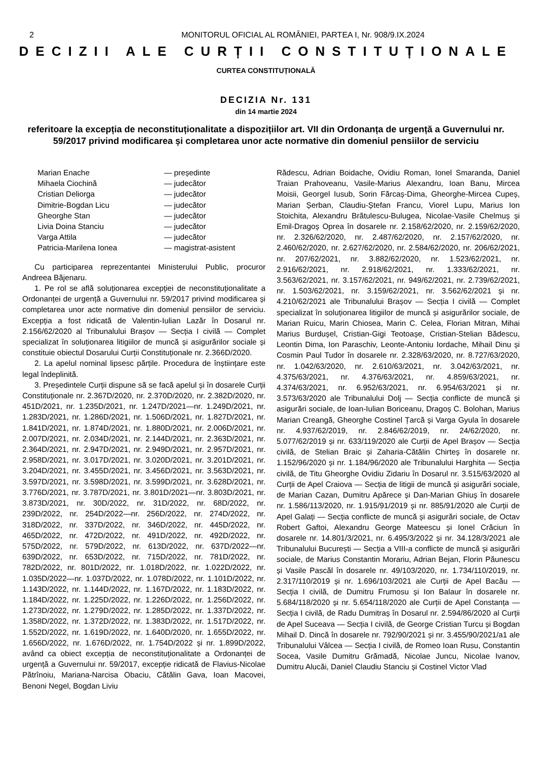2 MONITORUL OFICIAL AL ROMÂNIEI, PARTEA I, Nr. 908/9.IX.2024
DECIZII ALE CURȚII CONSTITUȚIONALE
CURTEA CONSTITUȚIONALĂ
DECIZIA Nr. 131
din 14 martie 2024
referitoare la excepția de neconstituționalitate a dispozițiilor art. VII din Ordonanța de urgență a Guvernului nr. 59/2017 privind modificarea și completarea unor acte normative din domeniul pensiilor de serviciu
| Marian Enache | — președinte |
| Mihaela Ciochină | — judecător |
| Cristian Deliorga | — judecător |
| Dimitrie-Bogdan Licu | — judecător |
| Gheorghe Stan | — judecător |
| Livia Doina Stanciu | — judecător |
| Varga Attila | — judecător |
| Patricia-Marilena Ionea | — magistrat-asistent |
Cu participarea reprezentantei Ministerului Public, procuror Andreea Băjenaru.
1. Pe rol se află soluționarea excepției de neconstituționalitate a Ordonanței de urgență a Guvernului nr. 59/2017 privind modificarea și completarea unor acte normative din domeniul pensiilor de serviciu. Excepția a fost ridicată de Valentin-Iulian Lazăr în Dosarul nr. 2.156/62/2020 al Tribunalului Brașov — Secția I civilă — Complet specializat în soluționarea litigiilor de muncă și asigurărilor sociale și constituie obiectul Dosarului Curții Constituționale nr. 2.366D/2020.
2. La apelul nominal lipsesc părțile. Procedura de înștiințare este legal îndeplinită.
3. Președintele Curții dispune să se facă apelul și în dosarele Curții Constituționale nr. 2.367D/2020, nr. 2.370D/2020, nr. 2.382D/2020, nr. 451D/2021, nr. 1.235D/2021, nr. 1.247D/2021—nr. 1.249D/2021, nr. 1.283D/2021, nr. 1.286D/2021, nr. 1.506D/2021, nr. 1.827D/2021, nr. 1.841D/2021, nr. 1.874D/2021, nr. 1.880D/2021, nr. 2.006D/2021, nr. 2.007D/2021, nr. 2.034D/2021, nr. 2.144D/2021, nr. 2.363D/2021, nr. 2.364D/2021, nr. 2.947D/2021, nr. 2.949D/2021, nr. 2.957D/2021, nr. 2.958D/2021, nr. 3.017D/2021, nr. 3.020D/2021, nr. 3.201D/2021, nr. 3.204D/2021, nr. 3.455D/2021, nr. 3.456D/2021, nr. 3.563D/2021, nr. 3.597D/2021, nr. 3.598D/2021, nr. 3.599D/2021, nr. 3.628D/2021, nr. 3.776D/2021, nr. 3.787D/2021, nr. 3.801D/2021—nr. 3.803D/2021, nr. 3.873D/2021, nr. 30D/2022, nr. 31D/2022, nr. 68D/2022, nr. 239D/2022, nr. 254D/2022—nr. 256D/2022, nr. 274D/2022, nr. 318D/2022, nr. 337D/2022, nr. 346D/2022, nr. 445D/2022, nr. 465D/2022, nr. 472D/2022, nr. 491D/2022, nr. 492D/2022, nr. 575D/2022, nr. 579D/2022, nr. 613D/2022, nr. 637D/2022—nr. 639D/2022, nr. 653D/2022, nr. 715D/2022, nr. 781D/2022, nr. 782D/2022, nr. 801D/2022, nr. 1.018D/2022, nr. 1.022D/2022, nr. 1.035D/2022—nr. 1.037D/2022, nr. 1.078D/2022, nr. 1.101D/2022, nr. 1.143D/2022, nr. 1.144D/2022, nr. 1.167D/2022, nr. 1.183D/2022, nr. 1.184D/2022, nr. 1.225D/2022, nr. 1.226D/2022, nr. 1.256D/2022, nr. 1.273D/2022, nr. 1.279D/2022, nr. 1.285D/2022, nr. 1.337D/2022, nr. 1.358D/2022, nr. 1.372D/2022, nr. 1.383D/2022, nr. 1.517D/2022, nr. 1.552D/2022, nr. 1.619D/2022, nr. 1.640D/2020, nr. 1.655D/2022, nr. 1.656D/2022, nr. 1.676D/2022, nr. 1.754D/2022 și nr. 1.899D/2022, având ca obiect excepția de neconstituționalitate a Ordonanței de urgență a Guvernului nr. 59/2017, excepție ridicată de Flavius-Nicolae Pătrînoiu, Mariana-Narcisa Obaciu, Cătălin Gava, Ioan Macovei, Benoni Negel, Bogdan Liviu
Rădescu, Adrian Boidache, Ovidiu Roman, Ionel Smaranda, Daniel Traian Prahoveanu, Vasile-Marius Alexandru, Ioan Banu, Mircea Moisii, Georgel Iusub, Sorin Fărcaș-Dima, Gheorghe-Mircea Cupeș, Marian Șerban, Claudiu-Ștefan Francu, Viorel Lupu, Marius Ion Stoichita, Alexandru Brătulescu-Bulugea, Nicolae-Vasile Chelmuș și Emil-Dragoș Oprea în dosarele nr. 2.158/62/2020, nr. 2.159/62/2020, nr. 2.326/62/2020, nr. 2.487/62/2020, nr. 2.157/62/2020, nr. 2.460/62/2020, nr. 2.627/62/2020, nr. 2.584/62/2020, nr. 206/62/2021, nr. 207/62/2021, nr. 3.882/62/2020, nr. 1.523/62/2021, nr. 2.916/62/2021, nr. 2.918/62/2021, nr. 1.333/62/2021, nr. 3.563/62/2021, nr. 3.157/62/2021, nr. 949/62/2021, nr. 2.739/62/2021, nr. 1.503/62/2021, nr. 3.159/62/2021, nr. 3.562/62/2021 și nr. 4.210/62/2021 ale Tribunalului Brașov — Secția I civilă — Complet specializat în soluționarea litigiilor de muncă și asigurărilor sociale, de Marian Ruicu, Marin Chiosea, Marin C. Celea, Florian Mitran, Mihai Marius Burdușel, Cristian-Gigi Teotoașe, Cristian-Stelian Bădescu, Leontin Dima, Ion Paraschiv, Leonte-Antoniu Iordache, Mihail Dinu și Cosmin Paul Tudor în dosarele nr. 2.328/63/2020, nr. 8.727/63/2020, nr. 1.042/63/2020, nr. 2.610/63/2021, nr. 3.042/63/2021, nr. 4.375/63/2021, nr. 4.376/63/2021, nr. 4.859/63/2021, nr. 4.374/63/2021, nr. 6.952/63/2021, nr. 6.954/63/2021 și nr. 3.573/63/2020 ale Tribunalului Dolj — Secția conflicte de muncă și asigurări sociale, de Ioan-Iulian Boriceanu, Dragoș C. Bolohan, Marius Marian Creangă, Gheorghe Costinel Țarcă și Varga Gyula în dosarele nr. 4.937/62/2019, nr. 2.846/62/2019, nr. 24/62/2020, nr. 5.077/62/2019 și nr. 633/119/2020 ale Curții de Apel Brașov — Secția civilă, de Stelian Braic și Zaharia-Cătălin Chirteș în dosarele nr. 1.152/96/2020 și nr. 1.184/96/2020 ale Tribunalului Harghita — Secția civilă, de Titu Gheorghe Ovidiu Zidariu în Dosarul nr. 3.515/63/2020 al Curții de Apel Craiova — Secția de litigii de muncă și asigurări sociale, de Marian Cazan, Dumitru Apărece și Dan-Marian Ghiuș în dosarele nr. 1.586/113/2020, nr. 1.915/91/2019 și nr. 885/91/2020 ale Curții de Apel Galați — Secția conflicte de muncă și asigurări sociale, de Octav Robert Gaftoi, Alexandru George Mateescu și Ionel Crăciun în dosarele nr. 14.801/3/2021, nr. 6.495/3/2022 și nr. 34.128/3/2021 ale Tribunalului București — Secția a VIII-a conflicte de muncă și asigurări sociale, de Marius Constantin Morariu, Adrian Bejan, Florin Păunescu și Vasile Pascăl în dosarele nr. 49/103/2020, nr. 1.734/110/2019, nr. 2.317/110/2019 și nr. 1.696/103/2021 ale Curții de Apel Bacău — Secția I civilă, de Dumitru Frumosu și Ion Balaur în dosarele nr. 5.684/118/2020 și nr. 5.654/118/2020 ale Curții de Apel Constanța — Secția I civilă, de Radu Dumitraș în Dosarul nr. 2.594/86/2020 al Curții de Apel Suceava — Secția I civilă, de George Cristian Turcu și Bogdan Mihail D. Dincă în dosarele nr. 792/90/2021 și nr. 3.455/90/2021/a1 ale Tribunalului Vâlcea — Secția I civilă, de Romeo Ioan Rusu, Constantin Socea, Vasile Dumitru Grămadă, Nicolae Juncu, Nicolae Ivanov, Dumitru Alucăi, Daniel Claudiu Stanciu și Costinel Victor Vlad